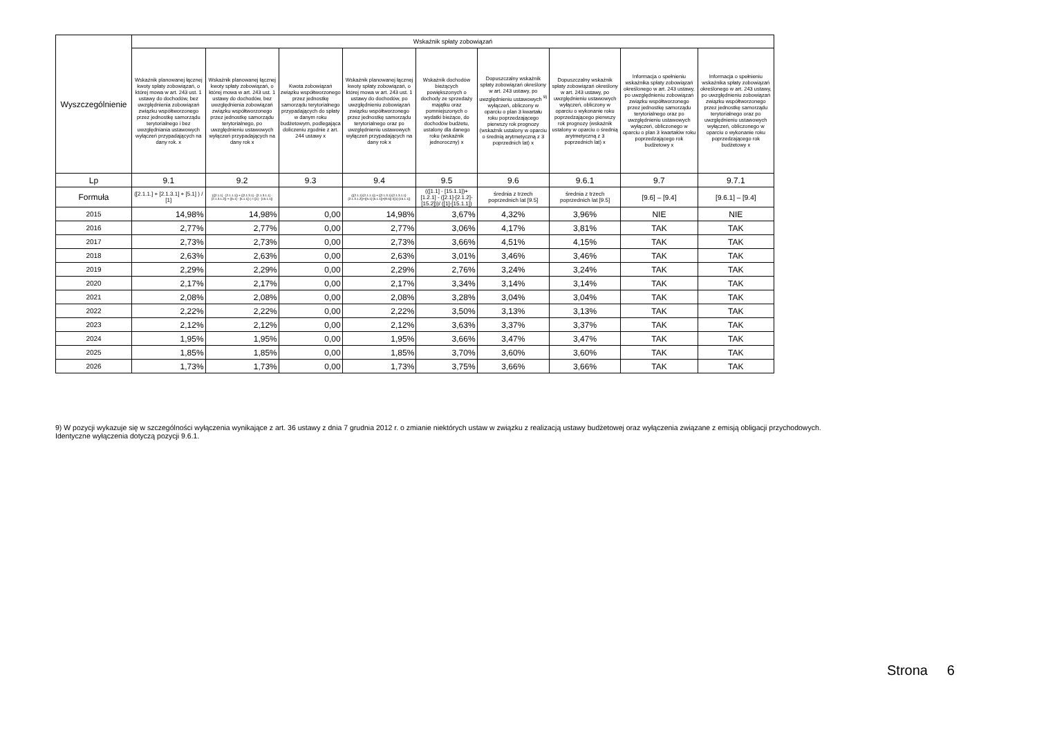| Wyszczególnienie | Wskaźnik spłaty zobowiązań | | | | | | | | |
| --- | --- | --- | --- | --- | --- | --- | --- | --- | --- |
| | Wskaźnik planowanej łącznej kwoty spłaty zobowiązań, o której mowa w art. 243 ust. 1 ustawy do dochodów, bez uwzględnienia zobowiązań związku współtworzonego przez jednostkę samorządu terytorialnego i bez uwzględniania ustawowych wyłączeń przypadających na dany rok. x | Wskaźnik planowanej łącznej kwoty spłaty zobowiązań, o której mowa w art. 243 ust. 1 ustawy do dochodów, bez uwzględnienia zobowiązań związku współtworzonego przez jednostkę samorządu terytorialnego, po uwzględnieniu ustawowych wyłączeń przypadających na dany rok x | Kwota zobowiązań związku współtworzonego przez jednostkę samorządu terytorialnego przypadających do spłaty w danym roku budżetowym, podlegająca doliczeniu zgodnie z art. 244 ustawy x | Wskaźnik planowanej łącznej kwoty spłaty zobowiązań, o której mowa w art. 243 ust. 1 ustawy do dochodów, po uwzględnieniu zobowiązań związku współtworzonego przez jednostkę samorządu terytorialnego oraz po uwzględnieniu ustawowych wyłączeń przypadających na dany rok x | Wskaźnik dochodów bieżących powiększonych o dochody ze sprzedaży majątku oraz pomniejszonych o wydatki bieżące, do dochodów budżetu, ustalony dla danego roku (wskaźnik jednoroczny) x | Dopuszczalny wskaźnik spłaty zobowiązań określony w art. 243 ustawy, po uwzględnieniu ustawowych <sup>9)</sup> wyłączeń, obliczony w oparciu o plan 3 kwartału roku poprzedzającego pierwszy rok prognozy (wskaźnik ustalony w oparciu o średnią arytmetyczną z 3 poprzednich lat) x | Dopuszczalny wskaźnik spłaty zobowiązań określony w art. 243 ustawy, po uwzględnieniu ustawowych wyłączeń, obliczony w oparciu o wykonanie roku poprzedzającego pierwszy rok prognozy (wskaźnik ustalony w oparciu o średnią arytmetyczną z 3 poprzednich lat) x | Informacja o spełnieniu wskaźnika spłaty zobowiązań określonego w art. 243 ustawy, po uwzględnieniu zobowiązań związku współtworzonego przez jednostkę samorządu terytorialnego oraz po uwzględnieniu ustawowych wyłączeń, obliczonego w oparciu o plan 3 kwartałów roku poprzedzającego rok budżetowy x | Informacja o spełnieniu wskaźnika spłaty zobowiązań określonego w art. 243 ustawy, po uwzględnieniu zobowiązań związku współtworzonego przez jednostkę samorządu terytorialnego oraz po uwzględnieniu ustawowych wyłączeń, obliczonego w oparciu o wykonanie roku poprzedzającego rok budżetowy x |
| Lp | 9.1 | 9.2 | 9.3 | 9.4 | 9.5 | 9.6 | 9.6.1 | 9.7 | 9.7.1 |
| Formuła | ([2.1.1.] + [2.1.3.1] + [5.1] ) / [1] | (([2.1.1] - [2.1.1.1]) + ([2.1.3.1] - [2.1.3.1.1] - [2.1.3.1.2]) + ([5.1] - [5.1.1]) ) / ([1] - [15.1.1]) | | (([2.1.1]-[2.1.1.1]) + ([2.1.3.1]-[2.1.3.1.1]-[2.1.3.1.2])+([5.1]-[5.1.1])+[9.5]) /([1]-[15.1.1]) | (([1.1] - [15.1.1])+[1.2.1] - ([2.1]-[2.1.2]-[15.2]))/ ([1]-[15.1.1]) | średnia z trzech poprzednich lat [9.5] | średnia z trzech poprzednich lat [9.5] | [9.6] – [9.4] | [9.6.1] – [9.4] |
| 2015 | 14,98% | 14,98% | 0,00 | 14,98% | 3,67% | 4,32% | 3,96% | NIE | NIE |
| 2016 | 2,77% | 2,77% | 0,00 | 2,77% | 3,06% | 4,17% | 3,81% | TAK | TAK |
| 2017 | 2,73% | 2,73% | 0,00 | 2,73% | 3,66% | 4,51% | 4,15% | TAK | TAK |
| 2018 | 2,63% | 2,63% | 0,00 | 2,63% | 3,01% | 3,46% | 3,46% | TAK | TAK |
| 2019 | 2,29% | 2,29% | 0,00 | 2,29% | 2,76% | 3,24% | 3,24% | TAK | TAK |
| 2020 | 2,17% | 2,17% | 0,00 | 2,17% | 3,34% | 3,14% | 3,14% | TAK | TAK |
| 2021 | 2,08% | 2,08% | 0,00 | 2,08% | 3,28% | 3,04% | 3,04% | TAK | TAK |
| 2022 | 2,22% | 2,22% | 0,00 | 2,22% | 3,50% | 3,13% | 3,13% | TAK | TAK |
| 2023 | 2,12% | 2,12% | 0,00 | 2,12% | 3,63% | 3,37% | 3,37% | TAK | TAK |
| 2024 | 1,95% | 1,95% | 0,00 | 1,95% | 3,66% | 3,47% | 3,47% | TAK | TAK |
| 2025 | 1,85% | 1,85% | 0,00 | 1,85% | 3,70% | 3,60% | 3,60% | TAK | TAK |
| 2026 | 1,73% | 1,73% | 0,00 | 1,73% | 3,75% | 3,66% | 3,66% | TAK | TAK |
9) W pozycji wykazuje się w szczególności wyłączenia wynikające z art. 36 ustawy z dnia 7 grudnia 2012 r. o zmianie niektórych ustaw w związku z realizacją ustawy budżetowej oraz wyłączenia związane z emisją obligacji przychodowych.
Identyczne wyłączenia dotyczą pozycji 9.6.1.
Strona 6